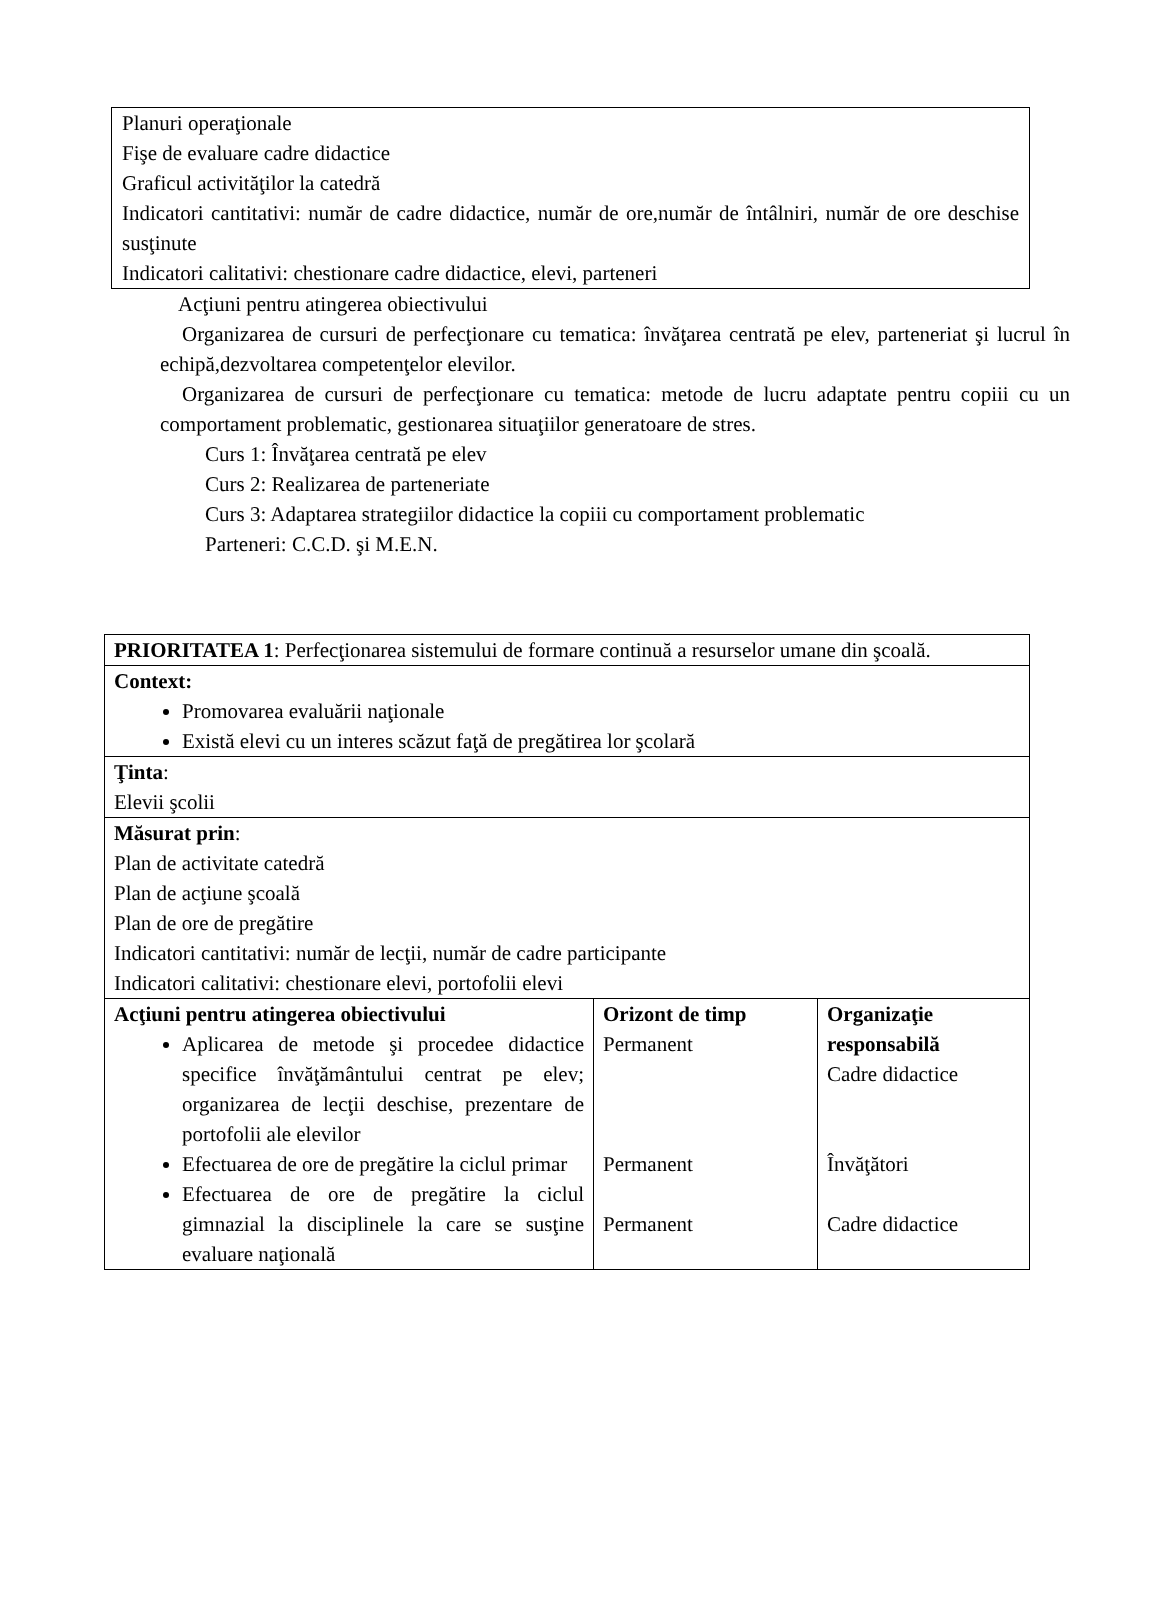Planuri operaţionale
Fişe de evaluare cadre didactice
Graficul activităţilor la catedră
Indicatori cantitativi: număr de cadre didactice, număr de ore,număr de întâlniri, număr de ore deschise susţinute
Indicatori calitativi: chestionare cadre didactice, elevi, parteneri
Acţiuni pentru atingerea obiectivului
Organizarea de cursuri de perfecţionare cu tematica: învăţarea centrată pe elev, parteneriat şi lucrul în echipă,dezvoltarea competenţelor elevilor.
Organizarea de cursuri de perfecţionare cu tematica: metode de lucru adaptate pentru copiii cu un comportament problematic, gestionarea situaţiilor generatoare de stres.
Curs 1: Învăţarea centrată pe elev
Curs 2: Realizarea de parteneriate
Curs 3: Adaptarea strategiilor didactice la copiii cu comportament problematic
Parteneri: C.C.D. şi M.E.N.
| PRIORITATEA 1 : Perfecţionarea sistemului de formare continuă a resurselor umane din şcoală. | | |
| Context: Promovarea evaluării naţionale Există elevi cu un interes scăzut faţă de pregătirea lor şcolară | | |
| Ţinta : Elevii şcolii | | |
| Măsurat prin : Plan de activitate catedră Plan de acţiune şcoală Plan de ore de pregătire Indicatori cantitativi: număr de lecţii, număr de cadre participante Indicatori calitativi: chestionare elevi, portofolii elevi | | |
| Acţiuni pentru atingerea obiectivului Aplicarea de metode şi procedee didactice specifice învăţământului centrat pe elev; organizarea de lecţii deschise, prezentare de portofolii ale elevilor Efectuarea de ore de pregătire la ciclul primar Efectuarea de ore de pregătire la ciclul gimnazial la disciplinele la care se susţine evaluare naţională | Orizont de timp Permanent Permanent Permanent | Organizaţie responsabilă Cadre didactice Învăţători Cadre didactice |